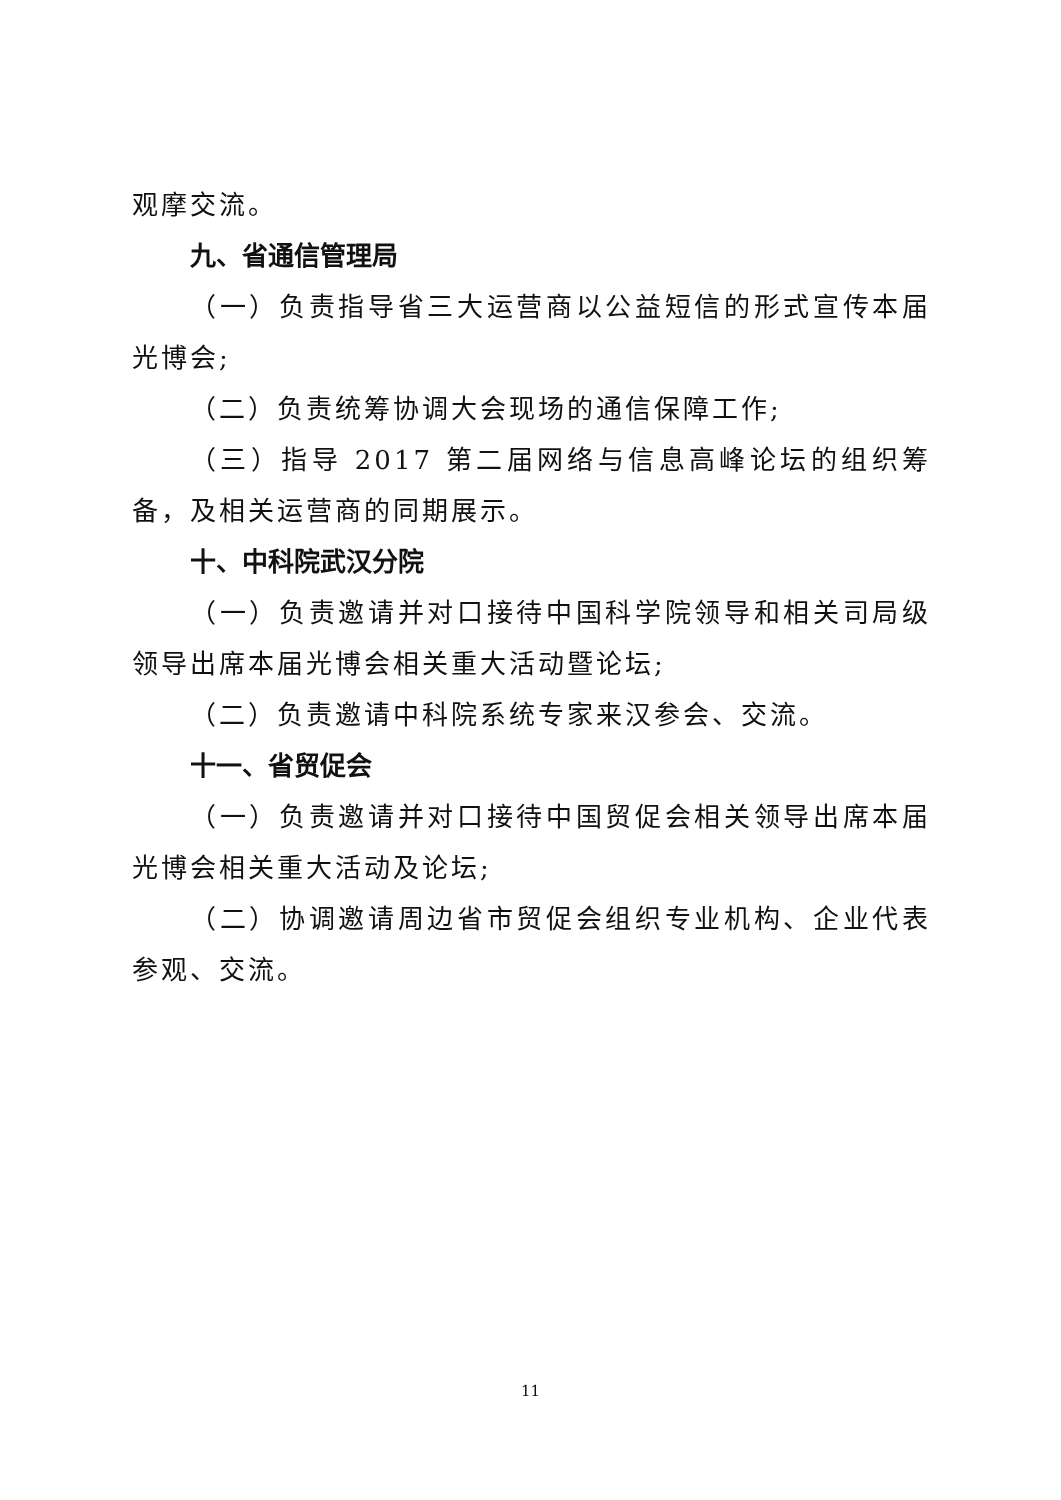观摩交流。
九、省通信管理局
（一）负责指导省三大运营商以公益短信的形式宣传本届光博会;
（二）负责统筹协调大会现场的通信保障工作;
（三）指导 2017 第二届网络与信息高峰论坛的组织筹备，及相关运营商的同期展示。
十、中科院武汉分院
（一）负责邀请并对口接待中国科学院领导和相关司局级领导出席本届光博会相关重大活动暨论坛;
（二）负责邀请中科院系统专家来汉参会、交流。
十一、省贸促会
（一）负责邀请并对口接待中国贸促会相关领导出席本届光博会相关重大活动及论坛;
（二）协调邀请周边省市贸促会组织专业机构、企业代表参观、交流。
11